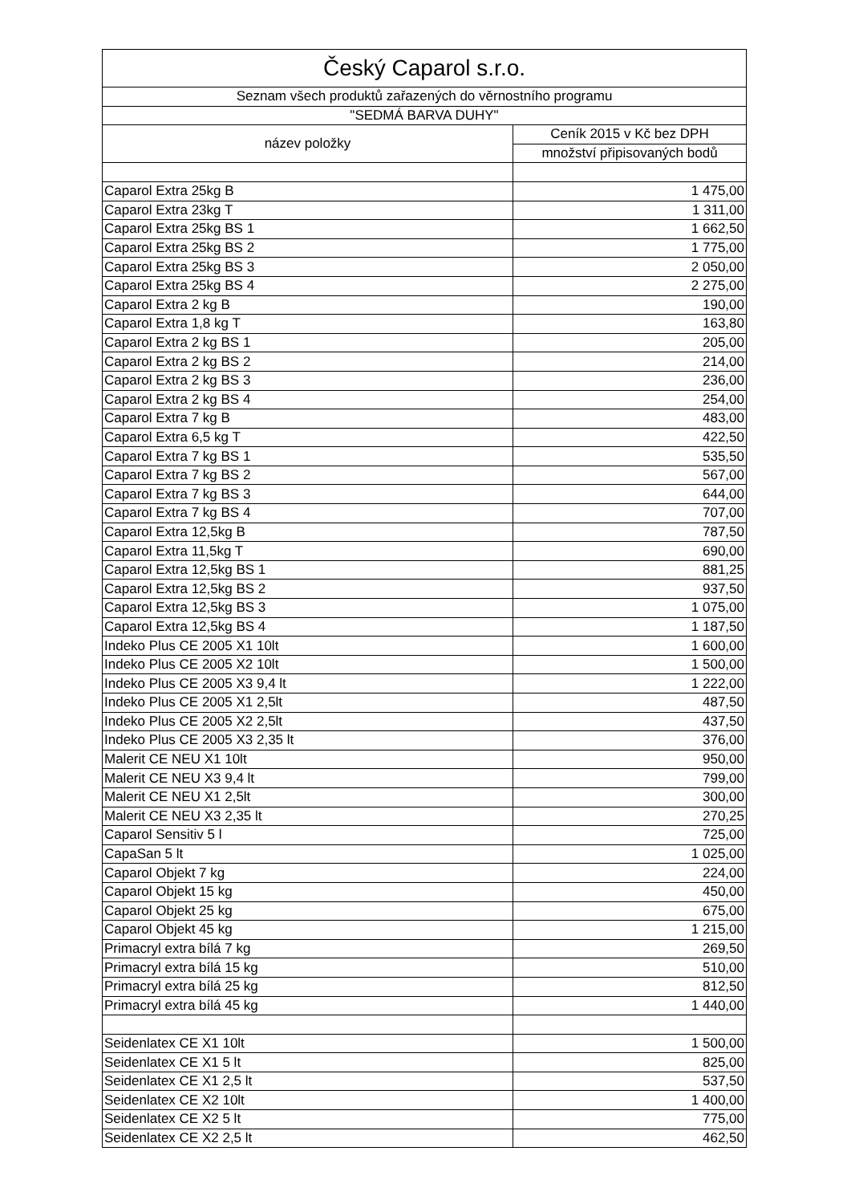| Český Caparol s.r.o. | |
| --- | --- |
| Seznam všech produktů zařazených do věrnostního programu | |
| "SEDMÁ BARVA DUHY" | |
| název položky | Ceník 2015 v Kč bez DPH |
| | množství připisovaných bodů |
| Caparol Extra 25kg B | 1 475,00 |
| Caparol Extra 23kg T | 1 311,00 |
| Caparol Extra 25kg BS 1 | 1 662,50 |
| Caparol Extra 25kg BS 2 | 1 775,00 |
| Caparol Extra 25kg BS 3 | 2 050,00 |
| Caparol Extra 25kg BS 4 | 2 275,00 |
| Caparol Extra 2 kg B | 190,00 |
| Caparol Extra 1,8 kg T | 163,80 |
| Caparol Extra 2 kg BS 1 | 205,00 |
| Caparol Extra 2 kg BS 2 | 214,00 |
| Caparol Extra 2 kg BS 3 | 236,00 |
| Caparol Extra 2 kg BS 4 | 254,00 |
| Caparol Extra 7 kg B | 483,00 |
| Caparol Extra 6,5 kg T | 422,50 |
| Caparol Extra 7 kg BS 1 | 535,50 |
| Caparol Extra 7 kg BS 2 | 567,00 |
| Caparol Extra 7 kg BS 3 | 644,00 |
| Caparol Extra 7 kg BS 4 | 707,00 |
| Caparol Extra 12,5kg B | 787,50 |
| Caparol Extra 11,5kg T | 690,00 |
| Caparol Extra 12,5kg BS 1 | 881,25 |
| Caparol Extra 12,5kg BS 2 | 937,50 |
| Caparol Extra 12,5kg BS 3 | 1 075,00 |
| Caparol Extra 12,5kg BS 4 | 1 187,50 |
| Indeko Plus CE 2005 X1 10lt | 1 600,00 |
| Indeko Plus CE 2005 X2 10lt | 1 500,00 |
| Indeko Plus CE 2005 X3 9,4 lt | 1 222,00 |
| Indeko Plus CE 2005 X1 2,5lt | 487,50 |
| Indeko Plus CE 2005 X2 2,5lt | 437,50 |
| Indeko Plus CE 2005 X3 2,35 lt | 376,00 |
| Malerit CE NEU X1 10lt | 950,00 |
| Malerit CE NEU X3 9,4 lt | 799,00 |
| Malerit CE NEU X1 2,5lt | 300,00 |
| Malerit CE NEU X3 2,35 lt | 270,25 |
| Caparol Sensitiv 5 l | 725,00 |
| CapaSan 5 lt | 1 025,00 |
| Caparol Objekt 7 kg | 224,00 |
| Caparol Objekt 15 kg | 450,00 |
| Caparol Objekt 25 kg | 675,00 |
| Caparol Objekt 45 kg | 1 215,00 |
| Primacryl extra bílá 7 kg | 269,50 |
| Primacryl extra bílá 15 kg | 510,00 |
| Primacryl extra bílá 25 kg | 812,50 |
| Primacryl extra bílá 45 kg | 1 440,00 |
| Seidenlatex CE X1 10lt | 1 500,00 |
| Seidenlatex CE X1 5 lt | 825,00 |
| Seidenlatex CE X1 2,5 lt | 537,50 |
| Seidenlatex CE X2 10lt | 1 400,00 |
| Seidenlatex CE X2 5 lt | 775,00 |
| Seidenlatex CE X2 2,5 lt | 462,50 |